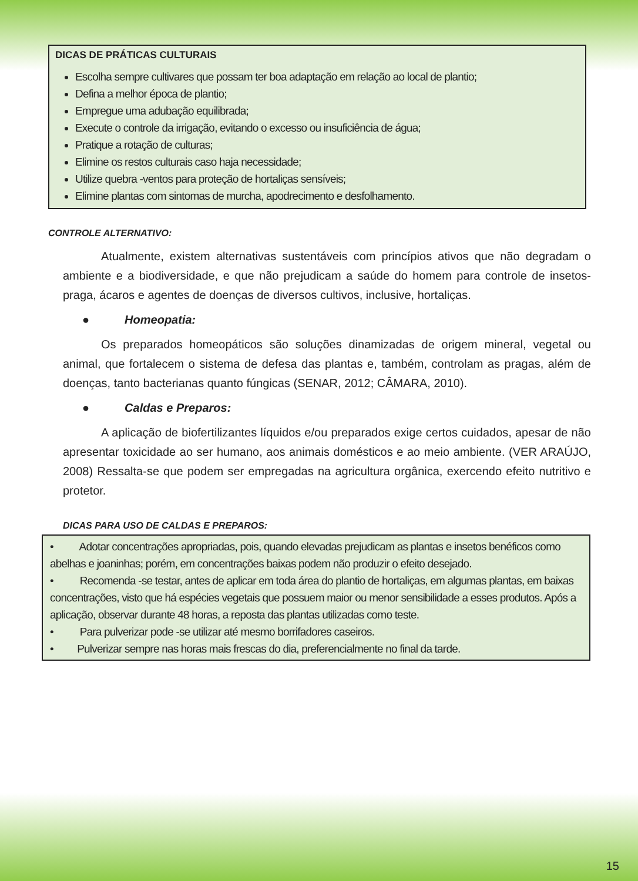DICAS DE PRÁTICAS CULTURAIS
Escolha sempre cultivares que possam ter boa adaptação em relação ao local de plantio;
Defina a melhor época de plantio;
Empregue uma adubação equilibrada;
Execute o controle da irrigação, evitando o excesso ou insuficiência de água;
Pratique a rotação de culturas;
Elimine os restos culturais caso haja necessidade;
Utilize quebra -ventos para proteção de hortaliças sensíveis;
Elimine plantas com sintomas de murcha, apodrecimento e desfolhamento.
CONTROLE ALTERNATIVO:
Atualmente, existem alternativas sustentáveis com princípios ativos que não degradam o ambiente e a biodiversidade, e que não prejudicam a saúde do homem para controle de insetos-praga, ácaros e agentes de doenças de diversos cultivos, inclusive, hortaliças.
● Homeopatia:
Os preparados homeopáticos são soluções dinamizadas de origem mineral, vegetal ou animal, que fortalecem o sistema de defesa das plantas e, também, controlam as pragas, além de doenças, tanto bacterianas quanto fúngicas (SENAR, 2012; CÂMARA, 2010).
● Caldas e Preparos:
A aplicação de biofertilizantes líquidos e/ou preparados exige certos cuidados, apesar de não apresentar toxicidade ao ser humano, aos animais domésticos e ao meio ambiente. (VER ARAÚJO, 2008) Ressalta-se que podem ser empregadas na agricultura orgânica, exercendo efeito nutritivo e protetor.
DICAS PARA USO DE CALDAS E PREPAROS:
• Adotar concentrações apropriadas, pois, quando elevadas prejudicam as plantas e insetos benéficos como abelhas e joaninhas; porém, em concentrações baixas podem não produzir o efeito desejado.
• Recomenda -se testar, antes de aplicar em toda área do plantio de hortaliças, em algumas plantas, em baixas concentrações, visto que há espécies vegetais que possuem maior ou menor sensibilidade a esses produtos. Após a aplicação, observar durante 48 horas, a reposta das plantas utilizadas como teste.
• Para pulverizar pode -se utilizar até mesmo borrifadores caseiros.
• Pulverizar sempre nas horas mais frescas do dia, preferencialmente no final da tarde.
15